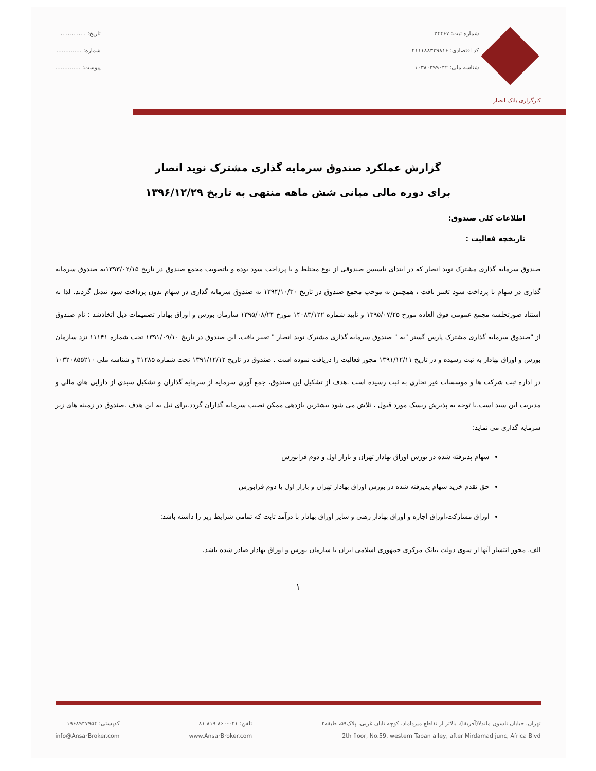کارگزاری بانک انصار
شماره ثبت: ۲۴۴۶۷
کد اقتصادی: ۴۱۱۱۸۸۳۳۹۸۱۶
شناسه ملی: ۱۰۳۸۰۳۹۹۰۴۲
تاریخ: ..............
شماره: ..............
پیوست: ..............
گزارش عملکرد صندوق سرمایه گذاری مشترک نوید انصار
برای دوره مالی میانی شش ماهه منتهی به تاریخ ۱۳۹۶/۱۲/۲۹
اطلاعات کلی صندوق:
تاریخچه فعالیت :
صندوق سرمایه گذاری مشترک نوید انصار که در ابتدای تاسیس صندوقی از نوع مختلط و با پرداخت سود بوده و باتصویب مجمع صندوق در تاریخ ۱۳۹۳/۰۲/۱۵به صندوق سرمایه گذاری در سهام با پرداخت سود تغییر یافت ، همچنین به موجب مجمع صندوق در تاریخ ۱۳۹۴/۱۰/۳۰ به صندوق سرمایه گذاری در سهام بدون پرداخت سود تبدیل گردید. لذا به استناد صورتجلسه مجمع عمومی فوق العاده مورخ ۱۳۹۵/۰۷/۲۵ و تایید شماره ۱۴۰۸۳/۱۲۲ مورخ ۱۳۹۵/۰۸/۲۴ سازمان بورس و اوراق بهادار تصمیمات ذیل اتخاذشد : نام صندوق از "صندوق سرمایه گذاری مشترک پارس گستر "به " صندوق سرمایه گذاری مشترک نوید انصار " تغییر یافت، این صندوق در تاریخ ۱۳۹۱/۰۹/۱۰ تحت شماره ۱۱۱۴۱ نزد سازمان بورس و اوراق بهادار به ثبت رسیده و در تاریخ ۱۳۹۱/۱۲/۱۱ مجوز فعالیت را دریافت نموده است . صندوق در تاریخ ۱۳۹۱/۱۲/۱۲ تحت شماره ۳۱۲۸۵ و شناسه ملی ۱۰۳۲۰۸۵۵۲۱۰ در اداره ثبت شرکت ها و موسسات غیر تجاری به ثبت رسیده است .هدف از تشکیل این صندوق، جمع آوری سرمایه از سرمایه گذاران و تشکیل سبدی از دارایی های مالی و مدیریت این سبد است.با توجه به پذیرش ریسک مورد قبول ، تلاش می شود بیشترین بازدهی ممکن نصیب سرمایه گذاران گردد.برای نیل به این هدف ،صندوق در زمینه های زیر سرمایه گذاری می نماید:
سهام پذیرفته شده در بورس اوراق بهادار تهران و بازار اول و دوم فرابورس
حق تقدم خرید سهام پذیرفته شده در بورس اوراق بهادار تهران و بازار اول یا دوم فرابورس
اوراق مشارکت،اوراق اجاره و اوراق بهادار رهنی و سایر اوراق بهادار با درآمد ثابت که تمامی شرایط زیر را داشته باشد:
الف. مجوز انتشار آنها از سوی دولت ،بانک مرکزی جمهوری اسلامی ایران یا سازمان بورس و اوراق بهادار صادر شده باشد.
۱
تهران، خیابان نلسون ماندلا(آفریقا)، بالاتر از تقاطع میرداماد، کوچه تابان غربی، پلاک۵۹، طبقه۲
2th floor, No.59, western Taban alley, after Mirdamad junc, Africa Blvd
تلفن: ۰۲۱-۸۶۰ ۸۱۹ ۸۱
www.AnsarBroker.com
کدپستی: ۱۹۶۸۹۴۷۹۵۴
info@AnsarBroker.com